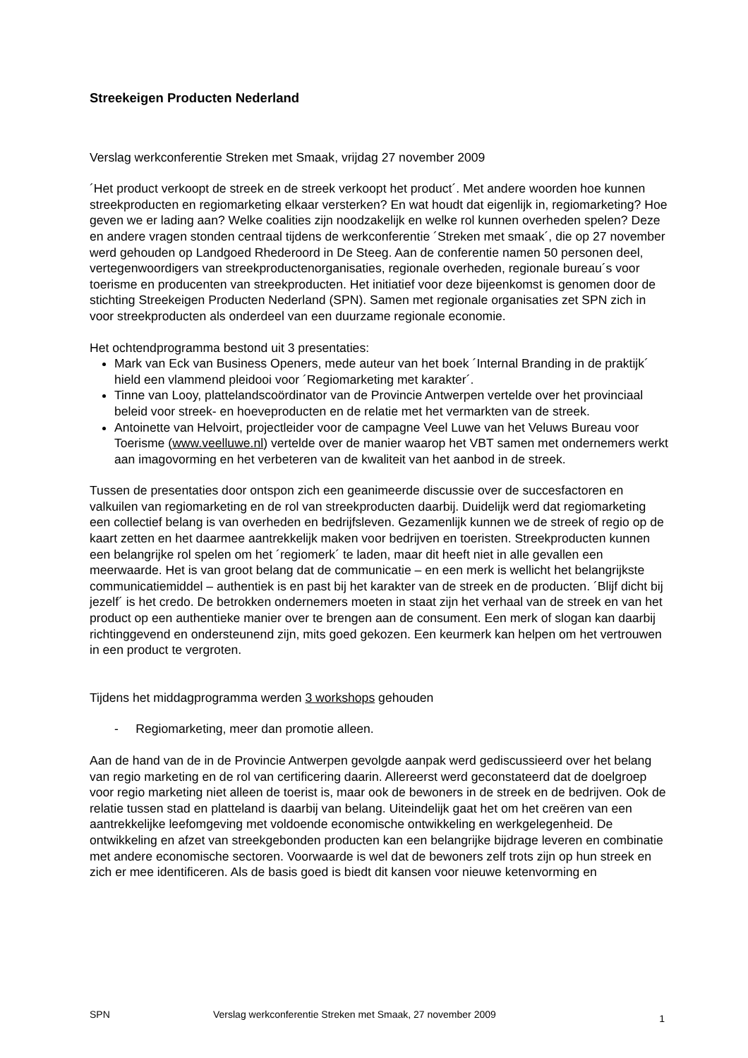Streekeigen Producten Nederland
Verslag werkconferentie Streken met Smaak, vrijdag 27 november 2009
´Het product verkoopt de streek en de streek verkoopt het product´. Met andere woorden hoe kunnen streekproducten en regiomarketing elkaar versterken? En wat houdt dat eigenlijk in, regiomarketing? Hoe geven we er lading aan? Welke coalities zijn noodzakelijk en welke rol kunnen overheden spelen? Deze en andere vragen stonden centraal tijdens de werkconferentie ´Streken met smaak´, die op 27 november werd gehouden op Landgoed Rhederoord in De Steeg. Aan de conferentie namen 50 personen deel, vertegenwoordigers van streekproductenorganisaties, regionale overheden, regionale bureau´s voor toerisme en producenten van streekproducten. Het initiatief voor deze bijeenkomst is genomen door de stichting Streekeigen Producten Nederland (SPN). Samen met regionale organisaties zet SPN zich in voor streekproducten als onderdeel van een duurzame regionale economie.
Het ochtendprogramma bestond uit 3 presentaties:
Mark van Eck van Business Openers, mede auteur van het boek ´Internal Branding in de praktijk´ hield een vlammend pleidooi voor ´Regiomarketing met karakter´.
Tinne van Looy, plattelandscoördinator van de Provincie Antwerpen vertelde over het provinciaal beleid voor streek- en hoeveproducten en de relatie met het vermarkten van de streek.
Antoinette van Helvoirt, projectleider voor de campagne Veel Luwe van het Veluws Bureau voor Toerisme (www.veelluwe.nl) vertelde over de manier waarop het VBT samen met ondernemers werkt aan imagovorming en het verbeteren van de kwaliteit van het aanbod in de streek.
Tussen de presentaties door ontspon zich een geanimeerde discussie over de succesfactoren en valkuilen van regiomarketing en de rol van streekproducten daarbij. Duidelijk werd dat regiomarketing een collectief belang is van overheden en bedrijfsleven. Gezamenlijk kunnen we de streek of regio op de kaart zetten en het daarmee aantrekkelijk maken voor bedrijven en toeristen. Streekproducten kunnen een belangrijke rol spelen om het ´regiomerk´ te laden, maar dit heeft niet in alle gevallen een meerwaarde. Het is van groot belang dat de communicatie – en een merk is wellicht het belangrijkste communicatiemiddel – authentiek is en past bij het karakter van de streek en de producten. ´Blijf dicht bij jezelf´ is het credo. De betrokken ondernemers moeten in staat zijn het verhaal van de streek en van het product op een authentieke manier over te brengen aan de consument. Een merk of slogan kan daarbij richtinggevend en ondersteunend zijn, mits goed gekozen. Een keurmerk kan helpen om het vertrouwen in een product te vergroten.
Tijdens het middagprogramma werden 3 workshops gehouden
- Regiomarketing, meer dan promotie alleen.
Aan de hand van de in de Provincie Antwerpen gevolgde aanpak werd gediscussieerd over het belang van regio marketing en de rol van certificering daarin. Allereerst werd geconstateerd dat de doelgroep voor regio marketing niet alleen de toerist is, maar ook de bewoners in de streek en de bedrijven. Ook de relatie tussen stad en platteland is daarbij van belang. Uiteindelijk gaat het om het creëren van een aantrekkelijke leefomgeving met voldoende economische ontwikkeling en werkgelegenheid. De ontwikkeling en afzet van streekgebonden producten kan een belangrijke bijdrage leveren en combinatie met andere economische sectoren. Voorwaarde is wel dat de bewoners zelf trots zijn op hun streek en zich er mee identificeren. Als de basis goed is biedt dit kansen voor nieuwe ketenvorming en
SPN Verslag werkconferentie Streken met Smaak, 27 november 2009 1